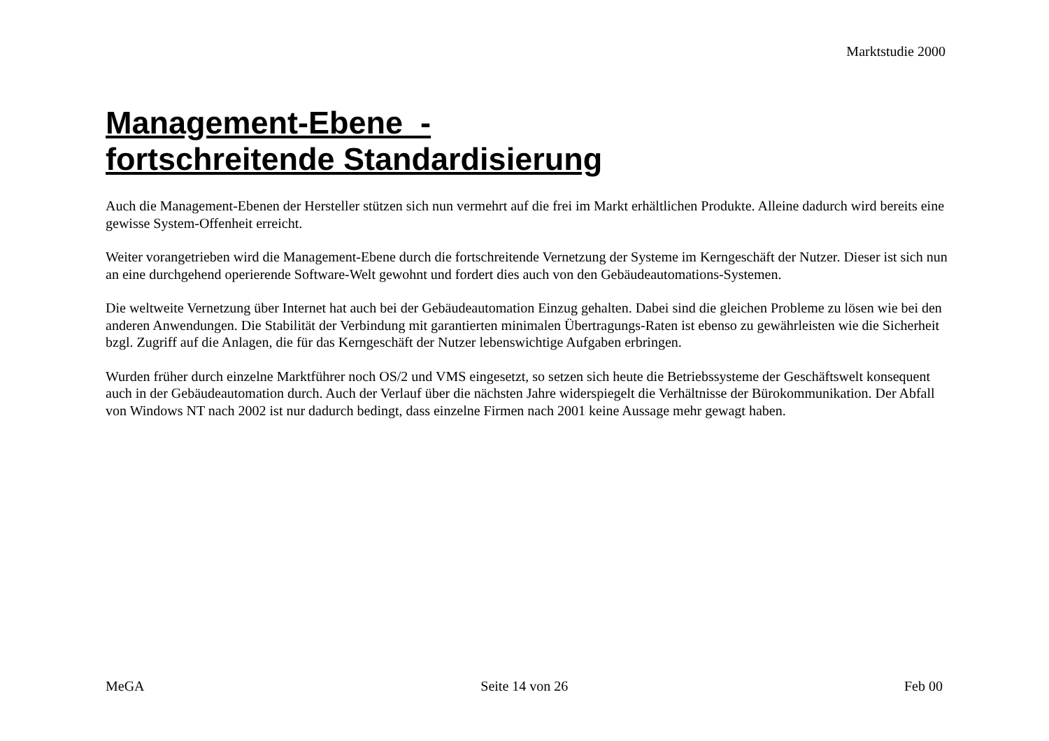Marktstudie 2000
Management-Ebene -
fortschreitende Standardisierung
Auch die Management-Ebenen der Hersteller stützen sich nun vermehrt auf die frei im Markt erhältlichen Produkte. Alleine dadurch wird bereits eine gewisse System-Offenheit erreicht.
Weiter vorangetrieben wird die Management-Ebene durch die fortschreitende Vernetzung der Systeme im Kerngeschäft der Nutzer. Dieser ist sich nun an eine durchgehend operierende Software-Welt gewohnt und fordert dies auch von den Gebäudeautomations-Systemen.
Die weltweite Vernetzung über Internet hat auch bei der Gebäudeautomation Einzug gehalten. Dabei sind die gleichen Probleme zu lösen wie bei den anderen Anwendungen. Die Stabilität der Verbindung mit garantierten minimalen Übertragungs-Raten ist ebenso zu gewährleisten wie die Sicherheit bzgl. Zugriff auf die Anlagen, die für das Kerngeschäft der Nutzer lebenswichtige Aufgaben erbringen.
Wurden früher durch einzelne Marktführer noch OS/2 und VMS eingesetzt, so setzen sich heute die Betriebssysteme der Geschäftswelt konsequent auch in der Gebäudeautomation durch. Auch der Verlauf über die nächsten Jahre widerspiegelt die Verhältnisse der Bürokommunikation. Der Abfall von Windows NT nach 2002 ist nur dadurch bedingt, dass einzelne Firmen nach 2001 keine Aussage mehr gewagt haben.
MeGA Seite 14 von 26 Feb 00